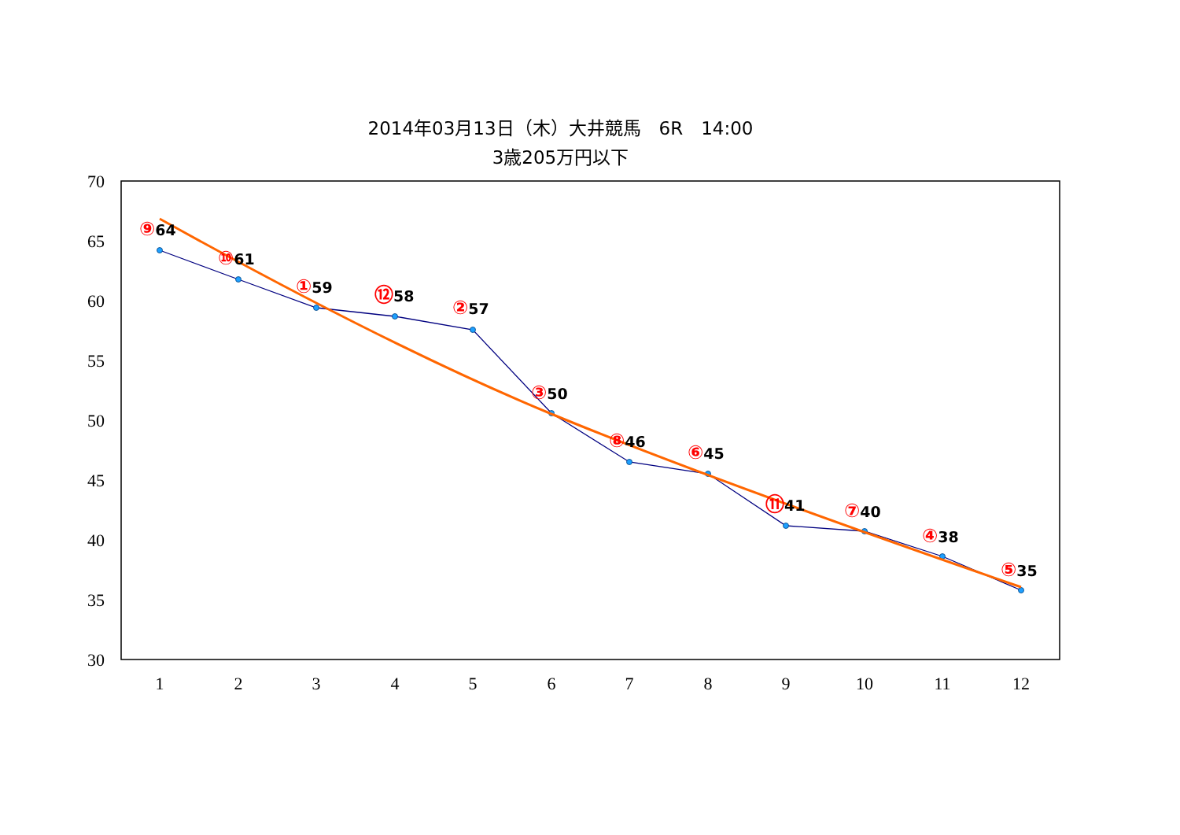2014年03月13日（木）大井競馬　6R　14:00
3歳205万円以下
70
65
60
55
50
45
40
35
30
1
2
3
4
5
6
7
8
9
10
11
12
⑨64
⑩61
①59
⑫58
②57
③50
⑧46
⑥45
⑪41
⑦40
④38
⑤35